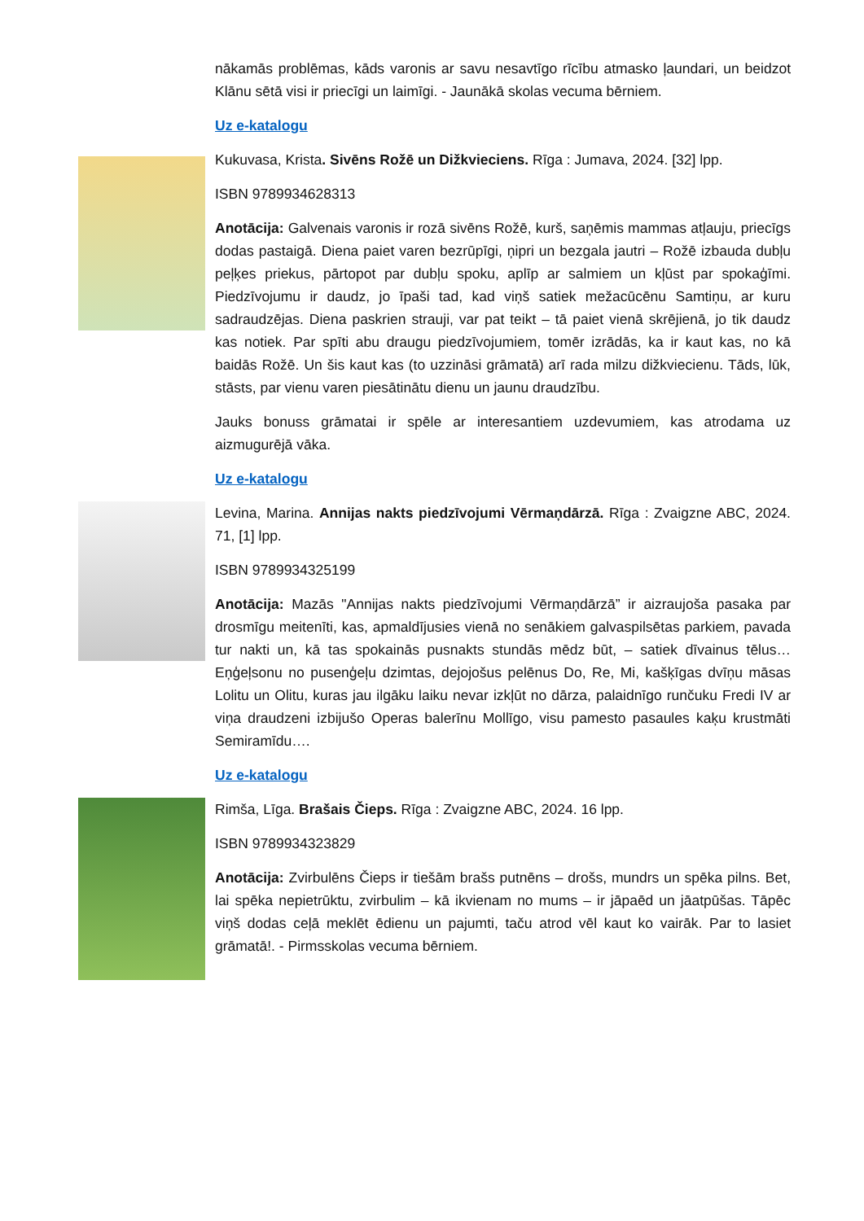nākamās problēmas, kāds varonis ar savu nesavtīgo rīcību atmasko ļaundari, un beidzot Klānu sētā visi ir priecīgi un laimīgi. - Jaunākā skolas vecuma bērniem.
Uz e-katalogu
Kukuvasa, Krista. Sivēns Rožē un Dižkvieciens. Rīga : Jumava, 2024. [32] lpp.
ISBN 9789934628313
Anotācija: Galvenais varonis ir rozā sivēns Rožē, kurš, saņēmis mammas atļauju, priecīgs dodas pastaigā. Diena paiet varen bezrūpīgi, ņipri un bezgala jautri – Rožē izbauda dubļu peļķes priekus, pārtopot par dubļu spoku, aplīp ar salmiem un kļūst par spokaģīmi. Piedzīvojumu ir daudz, jo īpaši tad, kad viņš satiek mežacūcēnu Samtiņu, ar kuru sadraudzējas. Diena paskrien strauji, var pat teikt – tā paiet vienā skrējienā, jo tik daudz kas notiek. Par spīti abu draugu piedzīvojumiem, tomēr izrādās, ka ir kaut kas, no kā baidās Rožē. Un šis kaut kas (to uzzināsi grāmatā) arī rada milzu dižkviecienu. Tāds, lūk, stāsts, par vienu varen piesātinātu dienu un jaunu draudzību.
Jauks bonuss grāmatai ir spēle ar interesantiem uzdevumiem, kas atrodama uz aizmugurējā vāka.
Uz e-katalogu
Levina, Marina. Annijas nakts piedzīvojumi Vērmaņdārzā. Rīga : Zvaigzne ABC, 2024. 71, [1] lpp.
ISBN 9789934325199
Anotācija: Mazās "Annijas nakts piedzīvojumi Vērmaņdārzā” ir aizraujoša pasaka par drosmīgu meitenīti, kas, apmaldījusies vienā no senākiem galvaspilsētas parkiem, pavada tur nakti un, kā tas spokainās pusnakts stundās mēdz būt, – satiek dīvainus tēlus… Eņģeļsonu no pusenģeļu dzimtas, dejojošus pelēnus Do, Re, Mi, kašķīgas dvīņu māsas Lolitu un Olitu, kuras jau ilgāku laiku nevar izkļūt no dārza, palaidnīgo runčuku Fredi IV ar viņa draudzeni izbijušo Operas balerīnu Mollīgo, visu pamesto pasaules kaķu krustmāti Semiramīdu….
Uz e-katalogu
Rimša, Līga. Brašais Čieps. Rīga : Zvaigzne ABC, 2024. 16 lpp.
ISBN 9789934323829
Anotācija: Zvirbulēns Čieps ir tiešām brašs putnēns – drošs, mundrs un spēka pilns. Bet, lai spēka nepietrūktu, zvirbulim – kā ikvienam no mums – ir jāpaēd un jāatpūšas. Tāpēc viņš dodas ceļā meklēt ēdienu un pajumti, taču atrod vēl kaut ko vairāk. Par to lasiet grāmatā!. - Pirmsskolas vecuma bērniem.